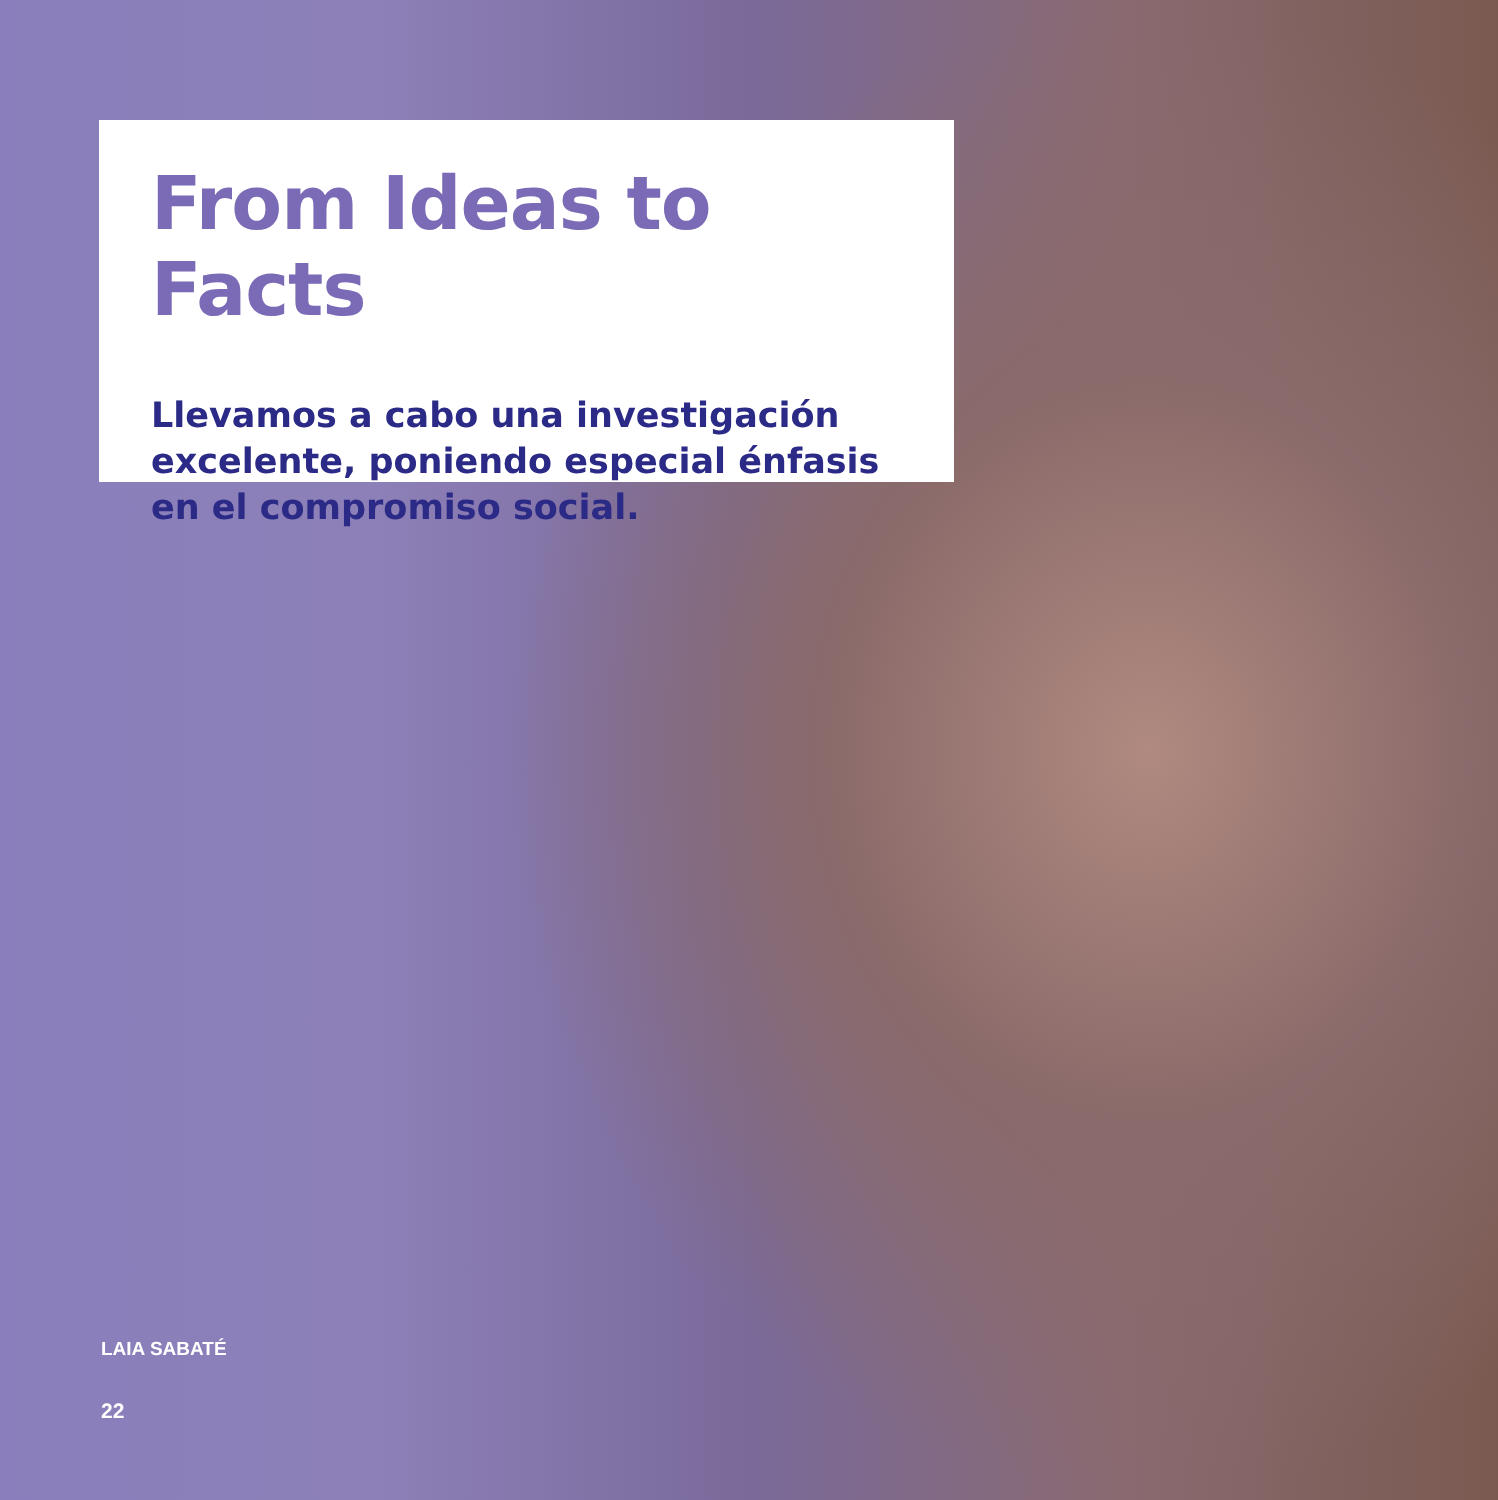From Ideas to Facts
Llevamos a cabo una investigación excelente, poniendo especial énfasis en el compromiso social.
LAIA SABATÉ
22